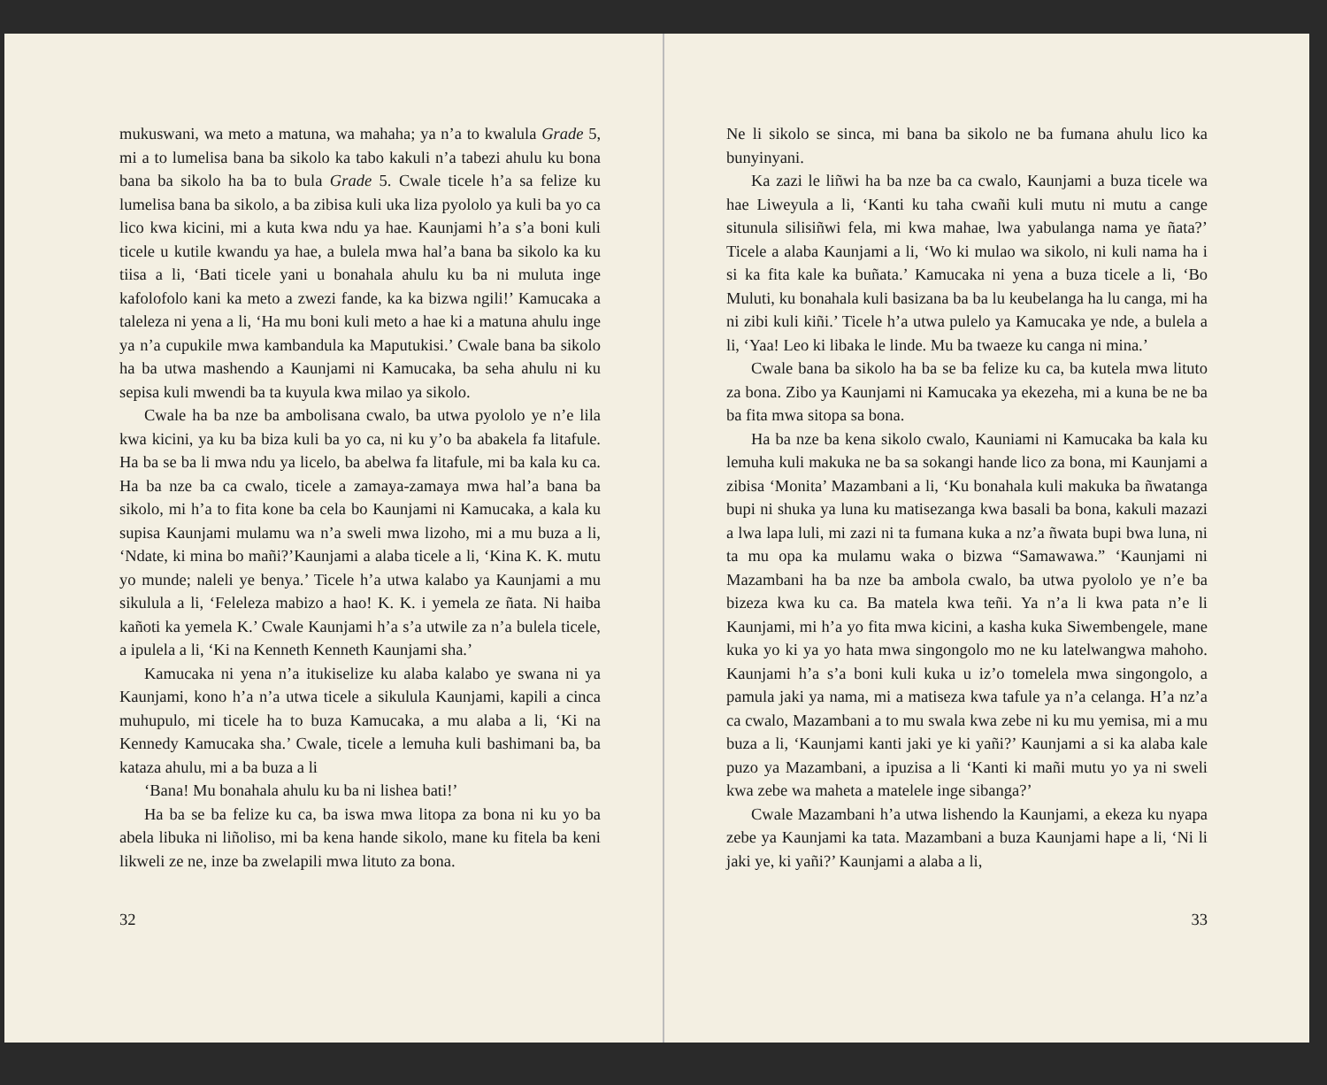mukuswani, wa meto a matuna, wa mahaha; ya n’a to kwalula Grade 5, mi a to lumelisa bana ba sikolo ka tabo kakuli n’a tabezi ahulu ku bona bana ba sikolo ha ba to bula Grade 5. Cwale ticele h’a sa felize ku lumelisa bana ba sikolo, a ba zibisa kuli uka liza pyololo ya kuli ba yo ca lico kwa kicini, mi a kuta kwa ndu ya hae. Kaunjami h’a s’a boni kuli ticele u kutile kwandu ya hae, a bulela mwa hal’a bana ba sikolo ka ku tiisa a li, ‘Bati ticele yani u bonahala ahulu ku ba ni muluta inge kafolofolo kani ka meto a zwezi fande, ka ka bizwa ngili!’ Kamucaka a taleleza ni yena a li, ‘Ha mu boni kuli meto a hae ki a matuna ahulu inge ya n’a cupukile mwa kambandula ka Maputukisi.’ Cwale bana ba sikolo ha ba utwa mashendo a Kaunjami ni Kamucaka, ba seha ahulu ni ku sepisa kuli mwendi ba ta kuyula kwa milao ya sikolo.
Cwale ha ba nze ba ambolisana cwalo, ba utwa pyololo ye n’e lila kwa kicini, ya ku ba biza kuli ba yo ca, ni ku y’o ba abakela fa litafule. Ha ba se ba li mwa ndu ya licelo, ba abelwa fa litafule, mi ba kala ku ca. Ha ba nze ba ca cwalo, ticele a zamaya-zamaya mwa hal’a bana ba sikolo, mi h’a to fita kone ba cela bo Kaunjami ni Kamucaka, a kala ku supisa Kaunjami mulamu wa n’a sweli mwa lizoho, mi a mu buza a li, ‘Ndate, ki mina bo mañi?’Kaunjami a alaba ticele a li, ‘Kina K. K. mutu yo munde; naleli ye benya.’ Ticele h’a utwa kalabo ya Kaunjami a mu sikulula a li, ‘Feleleza mabizo a hao! K. K. i yemela ze ñata. Ni haiba kañoti ka yemela K.’ Cwale Kaunjami h’a s’a utwile za n’a bulela ticele, a ipulela a li, ‘Ki na Kenneth Kenneth Kaunjami sha.’
Kamucaka ni yena n’a itukiselize ku alaba kalabo ye swana ni ya Kaunjami, kono h’a n’a utwa ticele a sikulula Kaunjami, kapili a cinca muhupulo, mi ticele ha to buza Kamucaka, a mu alaba a li, ‘Ki na Kennedy Kamucaka sha.’ Cwale, ticele a lemuha kuli bashimani ba, ba kataza ahulu, mi a ba buza a li
‘Bana! Mu bonahala ahulu ku ba ni lishea bati!’
Ha ba se ba felize ku ca, ba iswa mwa litopa za bona ni ku yo ba abela libuka ni liñoliso, mi ba kena hande sikolo, mane ku fitela ba keni likweli ze ne, inze ba zwelapili mwa lituto za bona.
32
Ne li sikolo se sinca, mi bana ba sikolo ne ba fumana ahulu lico ka bunyinyani.
Ka zazi le liñwi ha ba nze ba ca cwalo, Kaunjami a buza ticele wa hae Liweyula a li, ‘Kanti ku taha cwañi kuli mutu ni mutu a cange situnula silisiñwi fela, mi kwa mahae, lwa yabulanga nama ye ñata?’ Ticele a alaba Kaunjami a li, ‘Wo ki mulao wa sikolo, ni kuli nama ha i si ka fita kale ka buñata.’ Kamucaka ni yena a buza ticele a li, ‘Bo Muluti, ku bonahala kuli basizana ba ba lu keubelanga ha lu canga, mi ha ni zibi kuli kiñi.’ Ticele h’a utwa pulelo ya Kamucaka ye nde, a bulela a li, ‘Yaa! Leo ki libaka le linde. Mu ba twaeze ku canga ni mina.’
Cwale bana ba sikolo ha ba se ba felize ku ca, ba kutela mwa lituto za bona. Zibo ya Kaunjami ni Kamucaka ya ekezeha, mi a kuna be ne ba ba fita mwa sitopa sa bona.
Ha ba nze ba kena sikolo cwalo, Kauniami ni Kamucaka ba kala ku lemuha kuli makuka ne ba sa sokangi hande lico za bona, mi Kaunjami a zibisa ‘Monita’ Mazambani a li, ‘Ku bonahala kuli makuka ba ñwatanga bupi ni shuka ya luna ku matisezanga kwa basali ba bona, kakuli mazazi a lwa lapa luli, mi zazi ni ta fumana kuka a nz’a ñwata bupi bwa luna, ni ta mu opa ka mulamu waka o bizwa “Samawawa.” ‘Kaunjami ni Mazambani ha ba nze ba ambola cwalo, ba utwa pyololo ye n’e ba bizeza kwa ku ca. Ba matela kwa teñi. Ya n’a li kwa pata n’e li Kaunjami, mi h’a yo fita mwa kicini, a kasha kuka Siwembengele, mane kuka yo ki ya yo hata mwa singongolo mo ne ku latelwangwa mahoho. Kaunjami h’a s’a boni kuli kuka u iz’o tomelela mwa singongolo, a pamula jaki ya nama, mi a matiseza kwa tafule ya n’a celanga. H’a nz’a ca cwalo, Mazambani a to mu swala kwa zebe ni ku mu yemisa, mi a mu buza a li, ‘Kaunjami kanti jaki ye ki yañi?’ Kaunjami a si ka alaba kale puzo ya Mazambani, a ipuzisa a li ‘Kanti ki mañi mutu yo ya ni sweli kwa zebe wa maheta a matelele inge sibanga?’
Cwale Mazambani h’a utwa lishendo la Kaunjami, a ekeza ku nyapa zebe ya Kaunjami ka tata. Mazambani a buza Kaunjami hape a li, ‘Ni li jaki ye, ki yañi?’ Kaunjami a alaba a li,
33